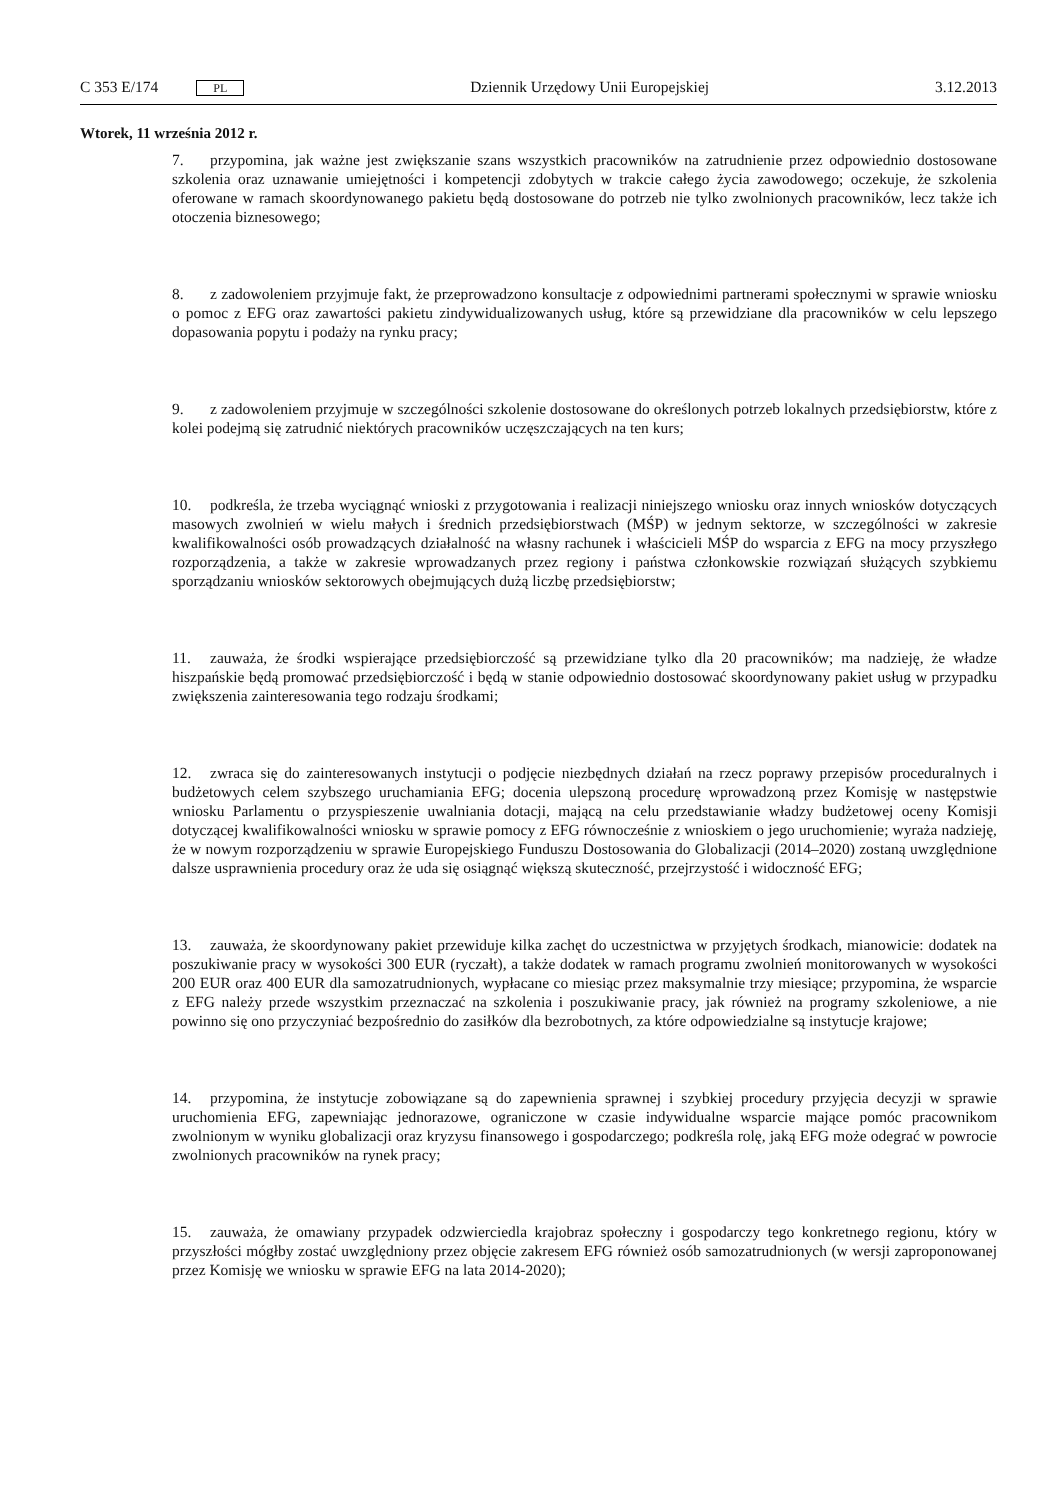C 353 E/174 PL Dziennik Urzędowy Unii Europejskiej 3.12.2013
Wtorek, 11 września 2012 r.
7. przypomina, jak ważne jest zwiększanie szans wszystkich pracowników na zatrudnienie przez odpowiednio dostosowane szkolenia oraz uznawanie umiejętności i kompetencji zdobytych w trakcie całego życia zawodowego; oczekuje, że szkolenia oferowane w ramach skoordynowanego pakietu będą dostosowane do potrzeb nie tylko zwolnionych pracowników, lecz także ich otoczenia biznesowego;
8. z zadowoleniem przyjmuje fakt, że przeprowadzono konsultacje z odpowiednimi partnerami społecznymi w sprawie wniosku o pomoc z EFG oraz zawartości pakietu zindywidualizowanych usług, które są przewidziane dla pracowników w celu lepszego dopasowania popytu i podaży na rynku pracy;
9. z zadowoleniem przyjmuje w szczególności szkolenie dostosowane do określonych potrzeb lokalnych przedsiębiorstw, które z kolei podejmą się zatrudnić niektórych pracowników uczęszczających na ten kurs;
10. podkreśla, że trzeba wyciągnąć wnioski z przygotowania i realizacji niniejszego wniosku oraz innych wniosków dotyczących masowych zwolnień w wielu małych i średnich przedsiębiorstwach (MŚP) w jednym sektorze, w szczególności w zakresie kwalifikowalności osób prowadzących działalność na własny rachunek i właścicieli MŚP do wsparcia z EFG na mocy przyszłego rozporządzenia, a także w zakresie wprowadzanych przez regiony i państwa członkowskie rozwiązań służących szybkiemu sporządzaniu wniosków sektorowych obejmujących dużą liczbę przedsiębiorstw;
11. zauważa, że środki wspierające przedsiębiorczość są przewidziane tylko dla 20 pracowników; ma nadzieję, że władze hiszpańskie będą promować przedsiębiorczość i będą w stanie odpowiednio dostosować skoordynowany pakiet usług w przypadku zwiększenia zainteresowania tego rodzaju środkami;
12. zwraca się do zainteresowanych instytucji o podjęcie niezbędnych działań na rzecz poprawy przepisów proceduralnych i budżetowych celem szybszego uruchamiania EFG; docenia ulepszoną procedurę wprowadzoną przez Komisję w następstwie wniosku Parlamentu o przyspieszenie uwalniania dotacji, mającą na celu przedstawianie władzy budżetowej oceny Komisji dotyczącej kwalifikowalności wniosku w sprawie pomocy z EFG równocześnie z wnioskiem o jego uruchomienie; wyraża nadzieję, że w nowym rozporządzeniu w sprawie Europejskiego Funduszu Dostosowania do Globalizacji (2014–2020) zostaną uwzględnione dalsze usprawnienia procedury oraz że uda się osiągnąć większą skuteczność, przejrzystość i widoczność EFG;
13. zauważa, że skoordynowany pakiet przewiduje kilka zachęt do uczestnictwa w przyjętych środkach, mianowicie: dodatek na poszukiwanie pracy w wysokości 300 EUR (ryczałt), a także dodatek w ramach programu zwolnień monitorowanych w wysokości 200 EUR oraz 400 EUR dla samozatrudnionych, wypłacane co miesiąc przez maksymalnie trzy miesiące; przypomina, że wsparcie z EFG należy przede wszystkim przeznaczać na szkolenia i poszukiwanie pracy, jak również na programy szkoleniowe, a nie powinno się ono przyczyniać bezpośrednio do zasiłków dla bezrobotnych, za które odpowiedzialne są instytucje krajowe;
14. przypomina, że instytucje zobowiązane są do zapewnienia sprawnej i szybkiej procedury przyjęcia decyzji w sprawie uruchomienia EFG, zapewniając jednorazowe, ograniczone w czasie indywidualne wsparcie mające pomóc pracownikom zwolnionym w wyniku globalizacji oraz kryzysu finansowego i gospodarczego; podkreśla rolę, jaką EFG może odegrać w powrocie zwolnionych pracowników na rynek pracy;
15. zauważa, że omawiany przypadek odzwierciedla krajobraz społeczny i gospodarczy tego konkretnego regionu, który w przyszłości mógłby zostać uwzględniony przez objęcie zakresem EFG również osób samozatrudnionych (w wersji zaproponowanej przez Komisję we wniosku w sprawie EFG na lata 2014-2020);